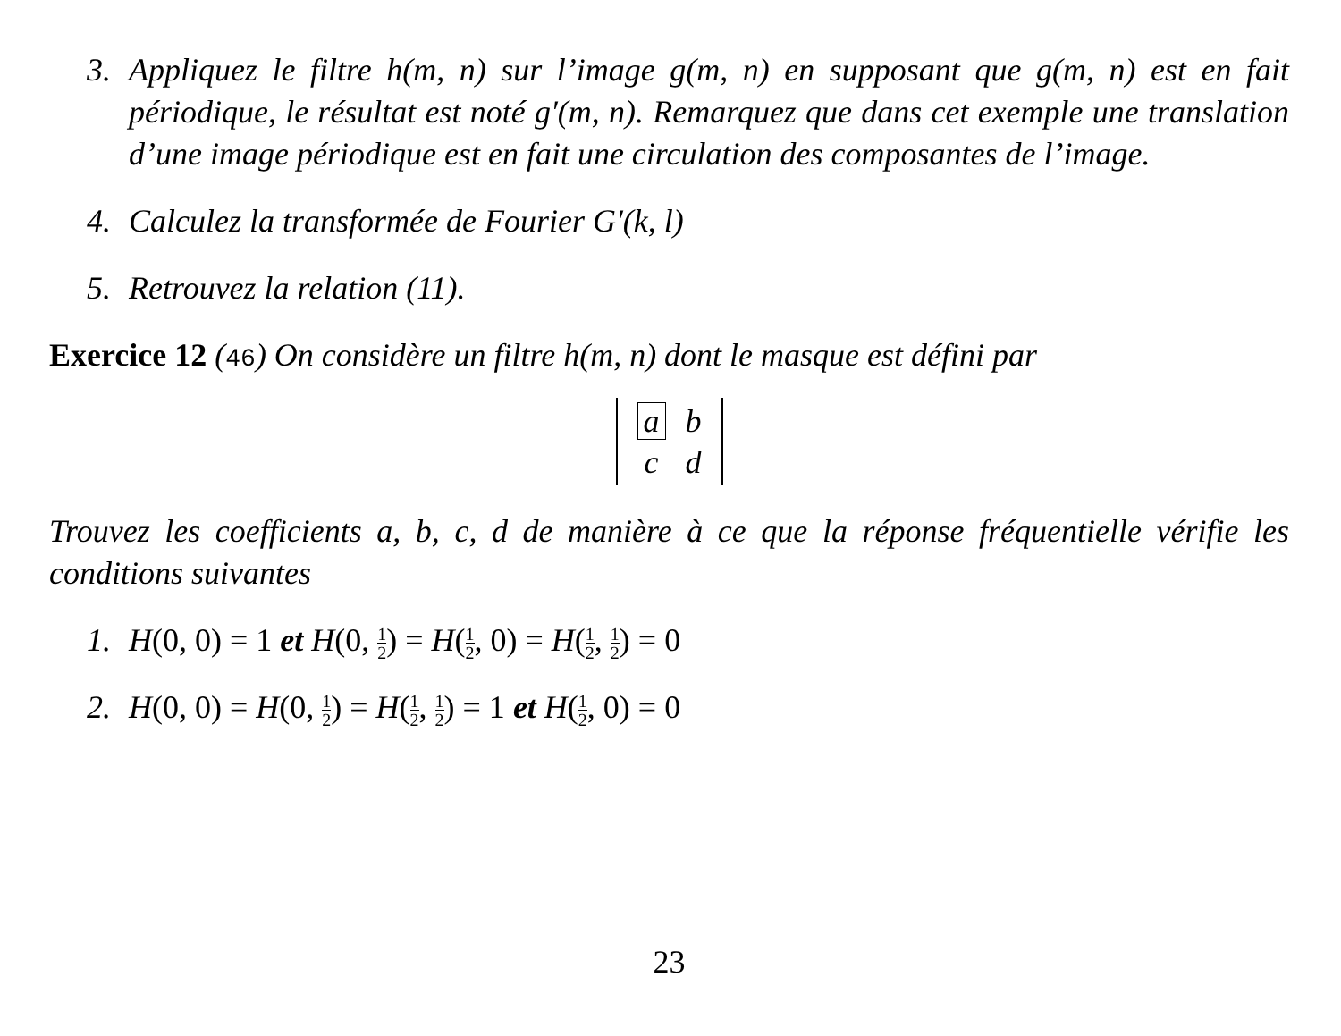3. Appliquez le filtre h(m, n) sur l’image g(m, n) en supposant que g(m, n) est en fait périodique, le résultat est noté g′(m, n). Remarquez que dans cet exemple une translation d’une image périodique est en fait une circulation des composantes de l’image.
4. Calculez la transformée de Fourier G′(k, l)
5. Retrouvez la relation (11).
Exercice 12 (46) On considère un filtre h(m, n) dont le masque est défini par
| a | b |
| c | d |
Trouvez les coefficients a, b, c, d de manière à ce que la réponse fréquentielle vérifie les conditions suivantes
1. H(0, 0) = 1 et H(0, 1 2) = H(1 2, 0) = H(1 2, 1 2) = 0
2. H(0, 0) = H(0, 1 2) = H(1 2, 1 2) = 1 et H(1 2, 0) = 0
23